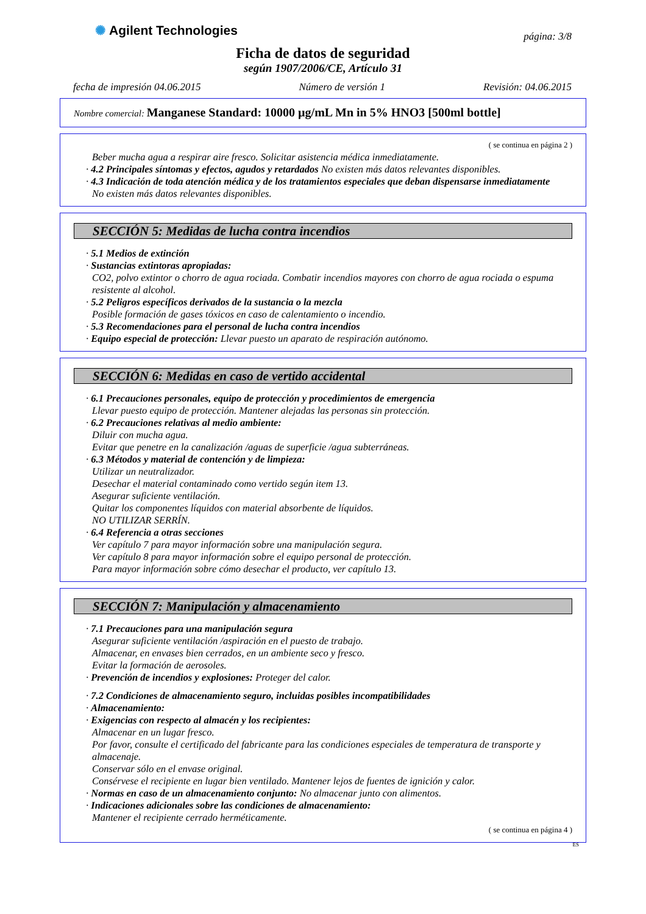✺ Agilent Technologies
página: 3/8
Ficha de datos de seguridad
según 1907/2006/CE, Artículo 31
fecha de impresión 04.06.2015 Número de versión 1 Revisión: 04.06.2015
Nombre comercial: Manganese Standard: 10000 µg/mL Mn in 5% HNO3 [500ml bottle]
( se continua en página 2 )
Beber mucha agua a respirar aire fresco. Solicitar asistencia médica inmediatamente.
· 4.2 Principales síntomas y efectos, agudos y retardados No existen más datos relevantes disponibles.
· 4.3 Indicación de toda atención médica y de los tratamientos especiales que deban dispensarse inmediatamente
No existen más datos relevantes disponibles.
SECCIÓN 5: Medidas de lucha contra incendios
· 5.1 Medios de extinción
· Sustancias extintoras apropiadas:
CO2, polvo extintor o chorro de agua rociada. Combatir incendios mayores con chorro de agua rociada o espuma resistente al alcohol.
· 5.2 Peligros específicos derivados de la sustancia o la mezcla
Posible formación de gases tóxicos en caso de calentamiento o incendio.
· 5.3 Recomendaciones para el personal de lucha contra incendios
· Equipo especial de protección: Llevar puesto un aparato de respiración autónomo.
SECCIÓN 6: Medidas en caso de vertido accidental
· 6.1 Precauciones personales, equipo de protección y procedimientos de emergencia
Llevar puesto equipo de protección. Mantener alejadas las personas sin protección.
· 6.2 Precauciones relativas al medio ambiente:
Diluir con mucha agua.
Evitar que penetre en la canalización /aguas de superficie /agua subterráneas.
· 6.3 Métodos y material de contención y de limpieza:
Utilizar un neutralizador.
Desechar el material contaminado como vertido según item 13.
Asegurar suficiente ventilación.
Quitar los componentes líquidos con material absorbente de líquidos.
NO UTILIZAR SERRÍN.
· 6.4 Referencia a otras secciones
Ver capítulo 7 para mayor información sobre una manipulación segura.
Ver capítulo 8 para mayor información sobre el equipo personal de protección.
Para mayor información sobre cómo desechar el producto, ver capítulo 13.
SECCIÓN 7: Manipulación y almacenamiento
· 7.1 Precauciones para una manipulación segura
Asegurar suficiente ventilación /aspiración en el puesto de trabajo.
Almacenar, en envases bien cerrados, en un ambiente seco y fresco.
Evitar la formación de aerosoles.
· Prevención de incendios y explosiones: Proteger del calor.
· 7.2 Condiciones de almacenamiento seguro, incluidas posibles incompatibilidades
· Almacenamiento:
· Exigencias con respecto al almacén y los recipientes:
Almacenar en un lugar fresco.
Por favor, consulte el certificado del fabricante para las condiciones especiales de temperatura de transporte y almacenaje.
Conservar sólo en el envase original.
Consérvese el recipiente en lugar bien ventilado. Mantener lejos de fuentes de ignición y calor.
· Normas en caso de un almacenamiento conjunto: No almacenar junto con alimentos.
· Indicaciones adicionales sobre las condiciones de almacenamiento:
Mantener el recipiente cerrado herméticamente.
( se continua en página 4 )
ES